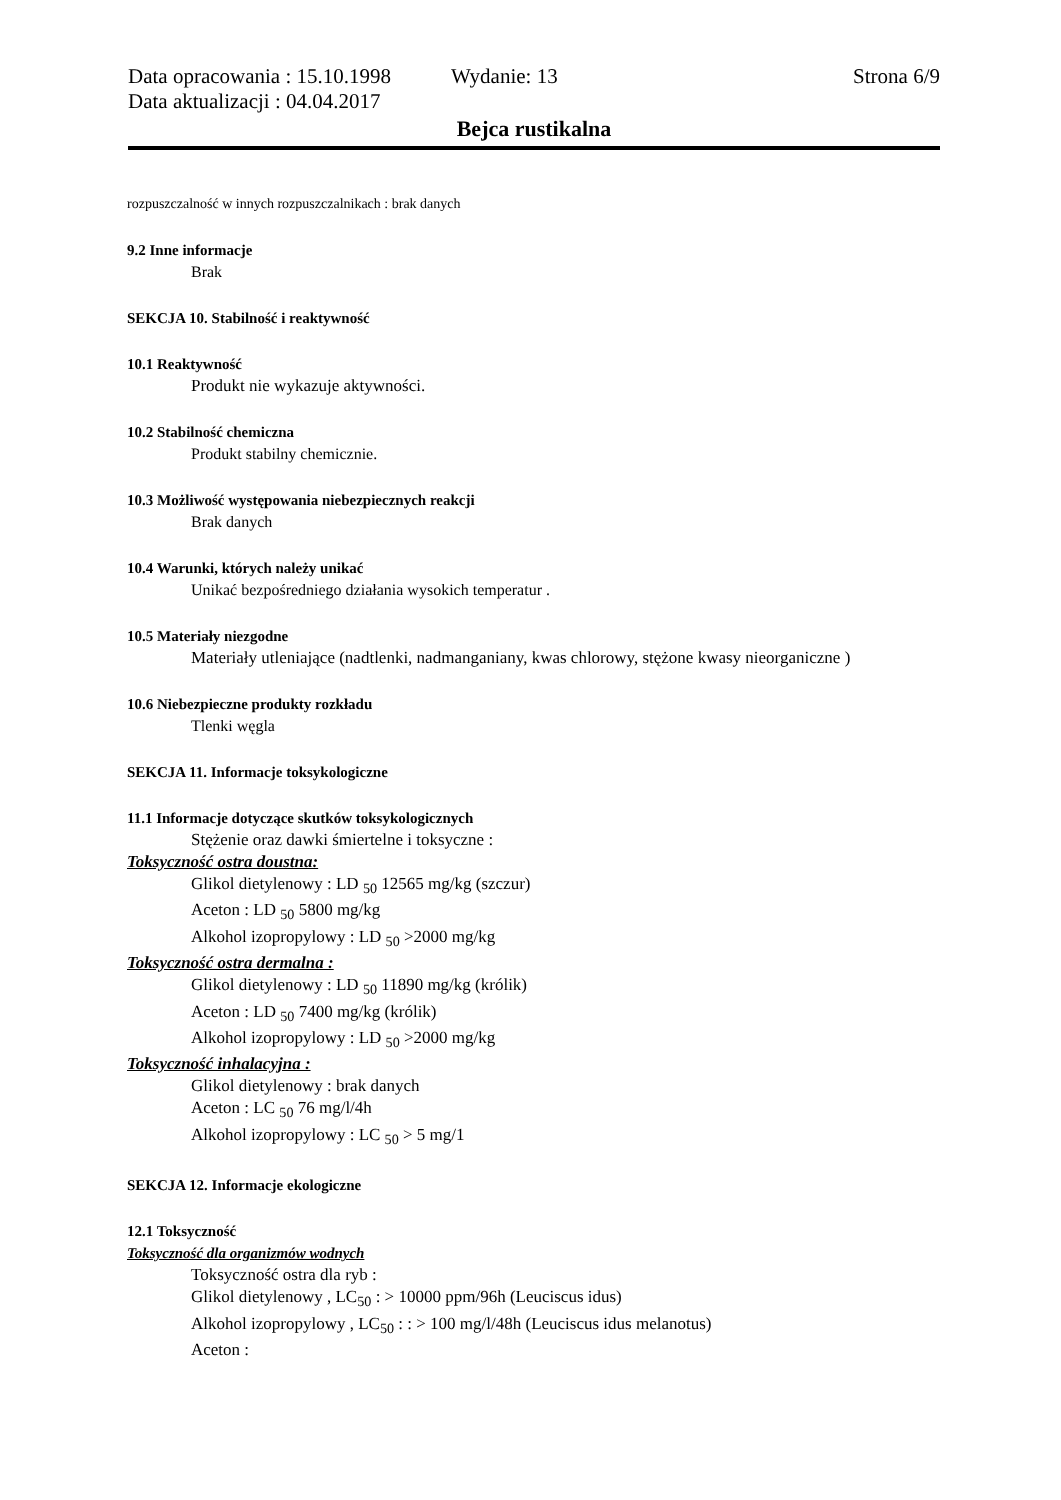Data opracowania : 15.10.1998 Wydanie: 13 Strona 6/9
Data aktualizacji : 04.04.2017
Bejca rustikalna
rozpuszczalność w innych rozpuszczalnikach : brak danych
9.2 Inne informacje
Brak
SEKCJA 10. Stabilność i reaktywność
10.1 Reaktywność
Produkt nie wykazuje aktywności.
10.2 Stabilność chemiczna
Produkt stabilny chemicznie.
10.3 Możliwość występowania niebezpiecznych reakcji
Brak danych
10.4 Warunki, których należy unikać
Unikać bezpośredniego działania wysokich temperatur .
10.5 Materiały niezgodne
Materiały utleniające (nadtlenki, nadmanganiany, kwas chlorowy, stężone kwasy nieorganiczne )
10.6 Niebezpieczne produkty rozkładu
Tlenki węgla
SEKCJA 11. Informacje toksykologiczne
11.1 Informacje dotyczące skutków toksykologicznych
Stężenie oraz dawki śmiertelne i toksyczne :
Toksyczność ostra doustna:
Glikol dietylenowy : LD <sub>50</sub> 12565 mg/kg (szczur)
Aceton : LD <sub>50</sub> 5800 mg/kg
Alkohol izopropylowy : LD <sub>50</sub> >2000 mg/kg
Toksyczność ostra dermalna :
Glikol dietylenowy : LD <sub>50</sub> 11890 mg/kg (królik)
Aceton : LD <sub>50</sub> 7400 mg/kg (królik)
Alkohol izopropylowy : LD <sub>50</sub> >2000 mg/kg
Toksyczność inhalacyjna :
Glikol dietylenowy : brak danych
Aceton : LC <sub>50</sub> 76 mg/l/4h
Alkohol izopropylowy : LC <sub>50</sub> > 5 mg/1
SEKCJA 12. Informacje ekologiczne
12.1 Toksyczność
Toksyczność dla organizmów wodnych
Toksyczność ostra dla ryb :
Glikol dietylenowy , LC<sub>50</sub> : > 10000 ppm/96h (Leuciscus idus)
Alkohol izopropylowy , LC<sub>50</sub> : : > 100 mg/l/48h (Leuciscus idus melanotus)
Aceton :